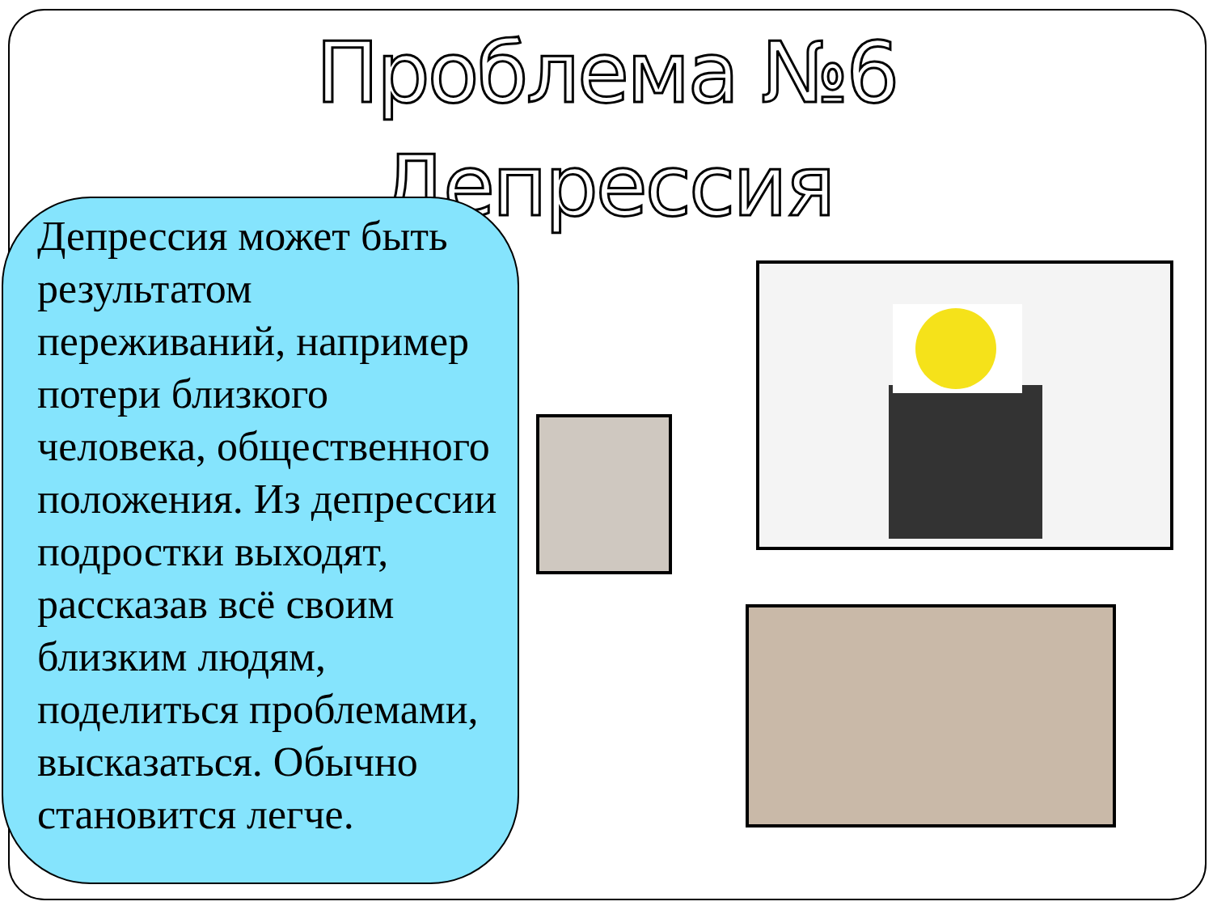Проблема №6
Депрессия
Депрессия может быть результатом переживаний, например потери близкого человека, общественного положения. Из депрессии подростки выходят, рассказав всё своим близким людям, поделиться проблемами, высказаться. Обычно становится легче.